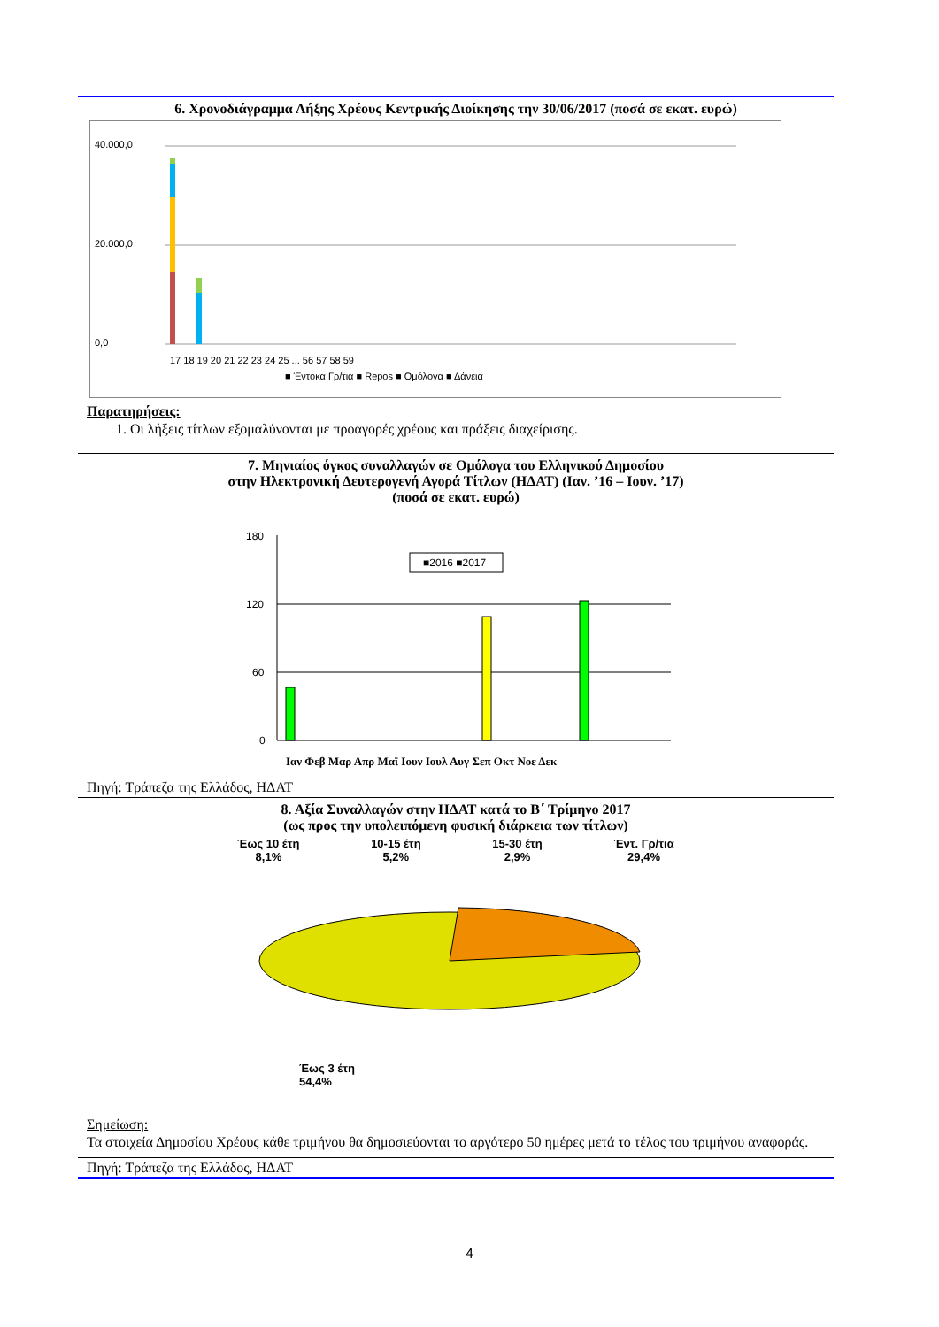6. Χρονοδιάγραμμα Λήξης Χρέους Κεντρικής Διοίκησης την 30/06/2017 (ποσά σε εκατ. ευρώ)
40.000,0
20.000,0
0,0
17 18 19 20 21 22 23 24 25 ... 56 57 58 59
■ Έντοκα Γρ/τια ■ Repos ■ Ομόλογα ■ Δάνεια
Παρατηρήσεις:
1. Οι λήξεις τίτλων εξομαλύνονται με προαγορές χρέους και πράξεις διαχείρισης.
7. Μηνιαίος όγκος συναλλαγών σε Ομόλογα του Ελληνικού Δημοσίου
στην Ηλεκτρονική Δευτερογενή Αγορά Τίτλων (ΗΔΑΤ) (Ιαν. ’16 – Ιουν. ’17)
(ποσά σε εκατ. ευρώ)
180
120
60
0
■2016 ■2017
Ιαν Φεβ Μαρ Απρ Μαϊ Ιουν Ιουλ Αυγ Σεπ Οκτ Νοε Δεκ
Πηγή: Τράπεζα της Ελλάδος, ΗΔΑΤ
8. Αξία Συναλλαγών στην ΗΔΑΤ κατά το Β΄ Τρίμηνο 2017
(ως προς την υπολειπόμενη φυσική διάρκεια των τίτλων)
Έως 10 έτη
8,1%
10-15 έτη
5,2%
15-30 έτη
2,9%
Έντ. Γρ/τια
29,4%
Έως 3 έτη
54,4%
Σημείωση:
Τα στοιχεία Δημοσίου Χρέους κάθε τριμήνου θα δημοσιεύονται το αργότερο 50 ημέρες μετά το τέλος του τριμήνου αναφοράς.
Πηγή: Τράπεζα της Ελλάδος, ΗΔΑΤ
4